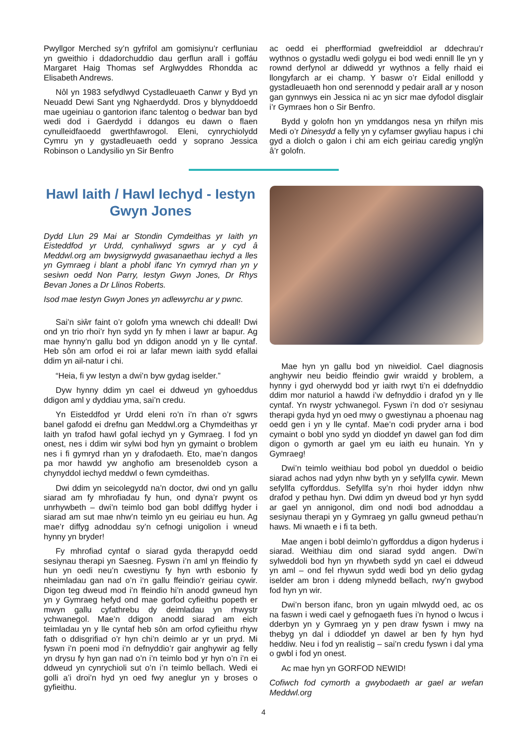Pwyllgor Merched sy’n gyfrifol am gomisiynu’r cerfluniau yn gweithio i ddadorchuddio dau gerflun arall i goffáu Margaret Haig Thomas sef Arglwyddes Rhondda ac Elisabeth Andrews.
Nôl yn 1983 sefydlwyd Cystadleuaeth Canwr y Byd yn Neuadd Dewi Sant yng Nghaerdydd. Dros y blynyddoedd mae ugeiniau o gantorion ifanc talentog o bedwar ban byd wedi dod i Gaerdydd i ddangos eu dawn o flaen cynulleidfaoedd gwerthfawrogol. Eleni, cynrychiolydd Cymru yn y gystadleuaeth oedd y soprano Jessica Robinson o Landysilio yn Sir Benfro
ac oedd ei pherfformiad gwefreiddiol ar ddechrau’r wythnos o gystadlu wedi golygu ei bod wedi ennill lle yn y rownd derfynol ar ddiwedd yr wythnos a felly rhaid ei llongyfarch ar ei champ. Y baswr o’r Eidal enillodd y gystadleuaeth hon ond serennodd y pedair arall ar y noson gan gynnwys ein Jessica ni ac yn sicr mae dyfodol disglair i’r Gymraes hon o Sir Benfro.
Bydd y golofn hon yn ymddangos nesa yn rhifyn mis Medi o’r Dinesydd a felly yn y cyfamser gwyliau hapus i chi gyd a diolch o galon i chi am eich geiriau caredig ynglŷn â’r golofn.
Hawl Iaith / Hawl Iechyd - Iestyn Gwyn Jones
Dydd Llun 29 Mai ar Stondin Cymdeithas yr Iaith yn Eisteddfod yr Urdd, cynhaliwyd sgwrs ar y cyd â Meddwl.org am bwysigrwydd gwasanaethau iechyd a lles yn Gymraeg i blant a phobl ifanc Yn cymryd rhan yn y sesiwn oedd Non Parry, Iestyn Gwyn Jones, Dr Rhys Bevan Jones a Dr Llinos Roberts.
Isod mae Iestyn Gwyn Jones yn adlewyrchu ar y pwnc.
Sai’n siŵr faint o’r golofn yma wnewch chi ddeall! Dwi ond yn trio rhoi’r hyn sydd yn fy mhen i lawr ar bapur. Ag mae hynny’n gallu bod yn ddigon anodd yn y lle cyntaf. Heb sôn am orfod ei roi ar lafar mewn iaith sydd efallai ddim yn ail-natur i chi.
“Heia, fi yw Iestyn a dwi’n byw gydag iselder.”
Dyw hynny ddim yn cael ei ddweud yn gyhoeddus ddigon aml y dyddiau yma, sai’n credu.
Yn Eisteddfod yr Urdd eleni ro’n i’n rhan o’r sgwrs banel gafodd ei drefnu gan Meddwl.org a Chymdeithas yr Iaith yn trafod hawl gofal iechyd yn y Gymraeg. I fod yn onest, nes i ddim wir sylwi bod hyn yn gymaint o broblem nes i fi gymryd rhan yn y drafodaeth. Eto, mae’n dangos pa mor hawdd yw anghofio am bresenoldeb cyson a chynyddol iechyd meddwl o fewn cymdeithas.
Dwi ddim yn seicolegydd na’n doctor, dwi ond yn gallu siarad am fy mhrofiadau fy hun, ond dyna’r pwynt os unrhywbeth – dwi’n teimlo bod gan bobl ddiffyg hyder i siarad am sut mae nhw’n teimlo yn eu geiriau eu hun. Ag mae’r diffyg adnoddau sy’n cefnogi unigolion i wneud hynny yn bryder!
Fy mhrofiad cyntaf o siarad gyda therapydd oedd sesiynau therapi yn Saesneg. Fyswn i’n aml yn ffeindio fy hun yn oedi neu’n cwestiynu fy hyn wrth esbonio fy nheimladau gan nad o’n i‘n gallu ffeindio’r geiriau cywir. Digon teg dweud mod i’n ffeindio hi’n anodd gwneud hyn yn y Gymraeg hefyd ond mae gorfod cyfieithu popeth er mwyn gallu cyfathrebu dy deimladau yn rhwystr ychwanegol. Mae’n ddigon anodd siarad am eich teimladau yn y lle cyntaf heb sôn am orfod cyfieithu rhyw fath o ddisgrifiad o’r hyn chi’n deimlo ar yr un pryd. Mi fyswn i’n poeni mod i’n defnyddio’r gair anghywir ag felly yn drysu fy hyn gan nad o’n i’n teimlo bod yr hyn o’n i’n ei ddweud yn cynrychioli sut o’n i’n teimlo bellach. Wedi ei golli a’i droi’n hyd yn oed fwy aneglur yn y broses o gyfieithu.
Mae hyn yn gallu bod yn niweidiol. Cael diagnosis anghywir neu beidio ffeindio gwir wraidd y broblem, a hynny i gyd oherwydd bod yr iaith rwyt ti’n ei ddefnyddio ddim mor naturiol a hawdd i’w defnyddio i drafod yn y lle cyntaf. Yn rwystr ychwanegol. Fyswn i’n dod o’r sesiynau therapi gyda hyd yn oed mwy o gwestiynau a phoenau nag oedd gen i yn y lle cyntaf. Mae’n codi pryder arna i bod cymaint o bobl yno sydd yn dioddef yn dawel gan fod dim digon o gymorth ar gael ym eu iaith eu hunain. Yn y Gymraeg!
Dwi’n teimlo weithiau bod pobol yn dueddol o beidio siarad achos nad ydyn nhw byth yn y sefyllfa cywir. Mewn sefyllfa cyfforddus. Sefyllfa sy’n rhoi hyder iddyn nhw drafod y pethau hyn. Dwi ddim yn dweud bod yr hyn sydd ar gael yn annigonol, dim ond nodi bod adnoddau a sesiynau therapi yn y Gymraeg yn gallu gwneud pethau’n haws. Mi wnaeth e i fi ta beth.
Mae angen i bobl deimlo’n gyfforddus a digon hyderus i siarad. Weithiau dim ond siarad sydd angen. Dwi’n sylweddoli bod hyn yn rhywbeth sydd yn cael ei ddweud yn aml – ond fel rhywun sydd wedi bod yn delio gydag iselder am bron i ddeng mlynedd bellach, rwy’n gwybod fod hyn yn wir.
Dwi’n berson ifanc, bron yn ugain mlwydd oed, ac os na faswn i wedi cael y gefnogaeth fues i’n hynod o lwcus i dderbyn yn y Gymraeg yn y pen draw fyswn i mwy na thebyg yn dal i ddioddef yn dawel ar ben fy hyn hyd heddiw. Neu i fod yn realistig – sai’n credu fyswn i dal yma o gwbl i fod yn onest.
Ac mae hyn yn GORFOD NEWID!
Cofiwch fod cymorth a gwybodaeth ar gael ar wefan Meddwl.org
4